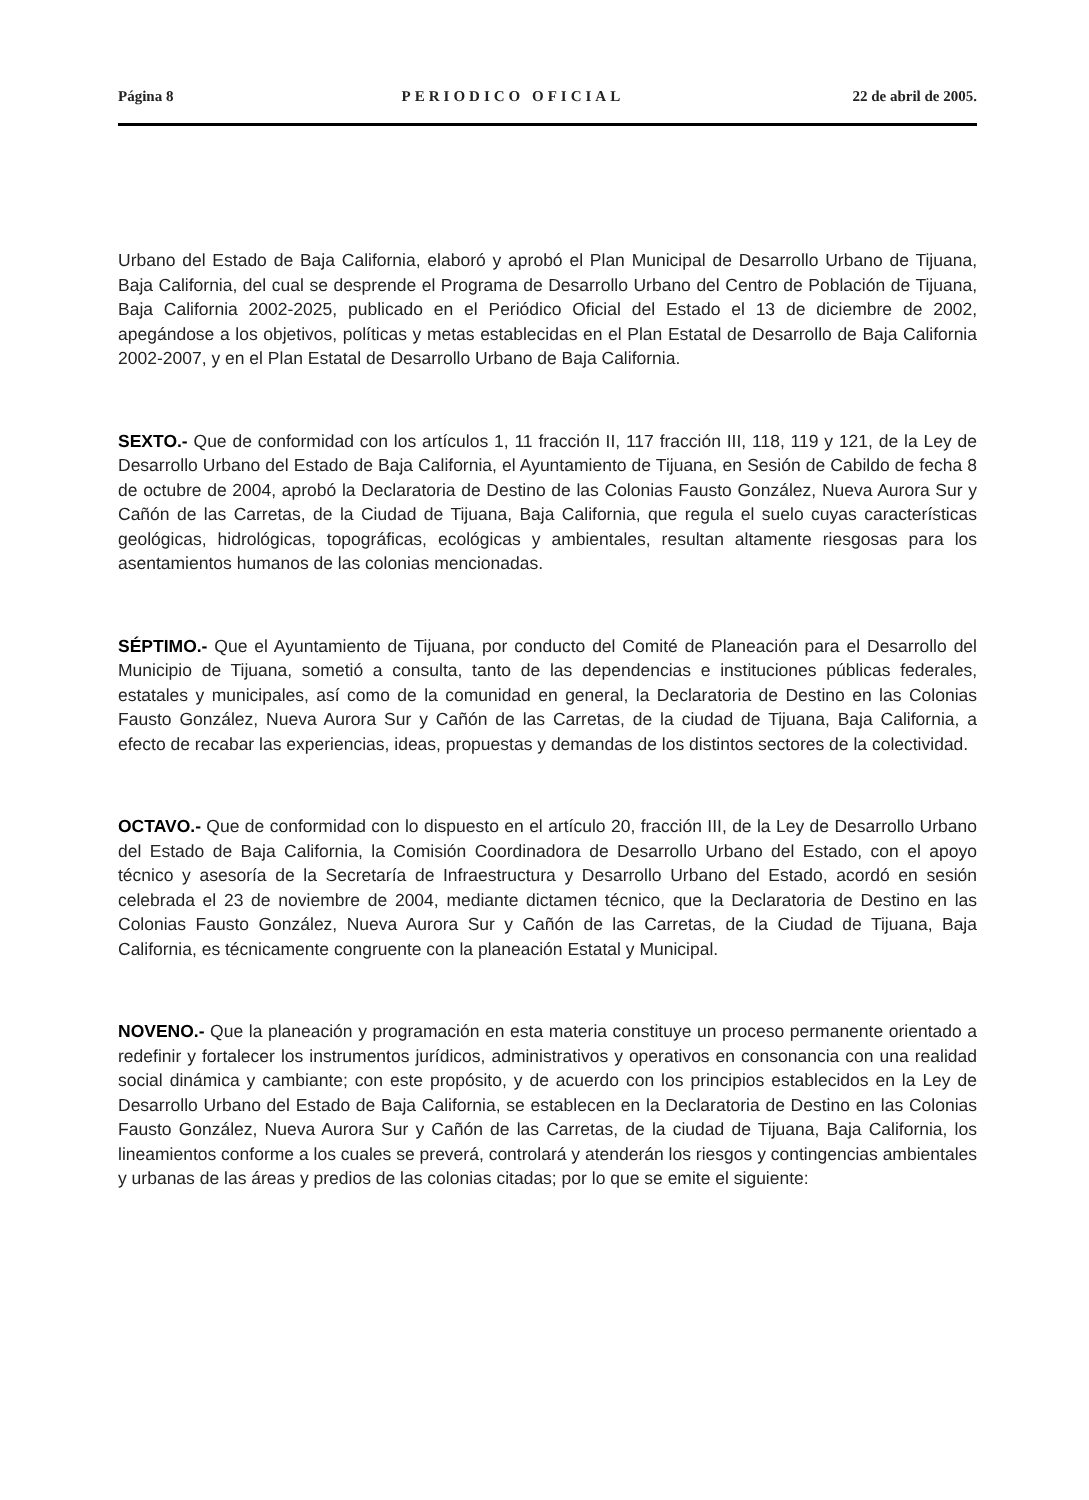Página 8 PERIODICO OFICIAL 22 de abril de 2005.
Urbano del Estado de Baja California, elaboró y aprobó el Plan Municipal de Desarrollo Urbano de Tijuana, Baja California, del cual se desprende el Programa de Desarrollo Urbano del Centro de Población de Tijuana, Baja California 2002-2025, publicado en el Periódico Oficial del Estado el 13 de diciembre de 2002, apegándose a los objetivos, políticas y metas establecidas en el Plan Estatal de Desarrollo de Baja California 2002-2007, y en el Plan Estatal de Desarrollo Urbano de Baja California.
SEXTO.- Que de conformidad con los artículos 1, 11 fracción II, 117 fracción III, 118, 119 y 121, de la Ley de Desarrollo Urbano del Estado de Baja California, el Ayuntamiento de Tijuana, en Sesión de Cabildo de fecha 8 de octubre de 2004, aprobó la Declaratoria de Destino de las Colonias Fausto González, Nueva Aurora Sur y Cañón de las Carretas, de la Ciudad de Tijuana, Baja California, que regula el suelo cuyas características geológicas, hidrológicas, topográficas, ecológicas y ambientales, resultan altamente riesgosas para los asentamientos humanos de las colonias mencionadas.
SÉPTIMO.- Que el Ayuntamiento de Tijuana, por conducto del Comité de Planeación para el Desarrollo del Municipio de Tijuana, sometió a consulta, tanto de las dependencias e instituciones públicas federales, estatales y municipales, así como de la comunidad en general, la Declaratoria de Destino en las Colonias Fausto González, Nueva Aurora Sur y Cañón de las Carretas, de la ciudad de Tijuana, Baja California, a efecto de recabar las experiencias, ideas, propuestas y demandas de los distintos sectores de la colectividad.
OCTAVO.- Que de conformidad con lo dispuesto en el artículo 20, fracción III, de la Ley de Desarrollo Urbano del Estado de Baja California, la Comisión Coordinadora de Desarrollo Urbano del Estado, con el apoyo técnico y asesoría de la Secretaría de Infraestructura y Desarrollo Urbano del Estado, acordó en sesión celebrada el 23 de noviembre de 2004, mediante dictamen técnico, que la Declaratoria de Destino en las Colonias Fausto González, Nueva Aurora Sur y Cañón de las Carretas, de la Ciudad de Tijuana, Baja California, es técnicamente congruente con la planeación Estatal y Municipal.
NOVENO.- Que la planeación y programación en esta materia constituye un proceso permanente orientado a redefinir y fortalecer los instrumentos jurídicos, administrativos y operativos en consonancia con una realidad social dinámica y cambiante; con este propósito, y de acuerdo con los principios establecidos en la Ley de Desarrollo Urbano del Estado de Baja California, se establecen en la Declaratoria de Destino en las Colonias Fausto González, Nueva Aurora Sur y Cañón de las Carretas, de la ciudad de Tijuana, Baja California, los lineamientos conforme a los cuales se preverá, controlará y atenderán los riesgos y contingencias ambientales y urbanas de las áreas y predios de las colonias citadas; por lo que se emite el siguiente: